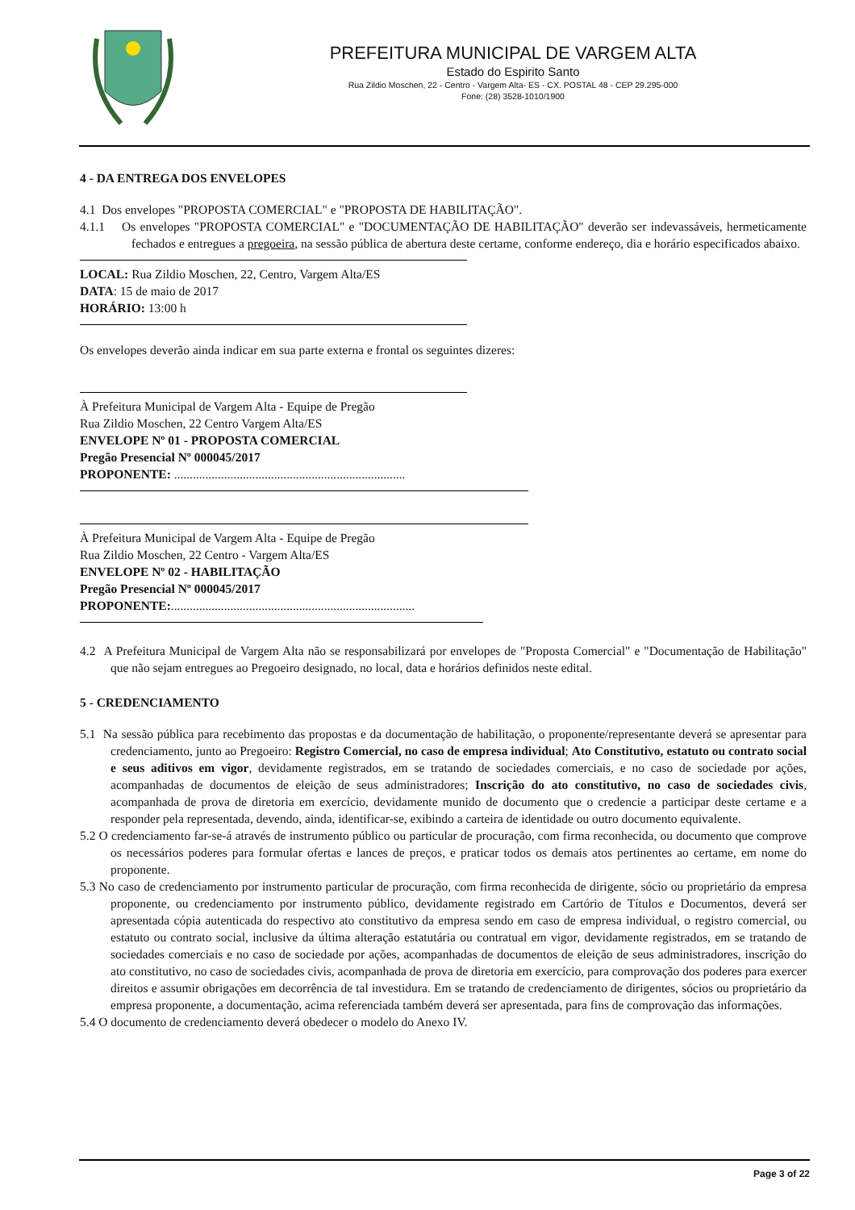PREFEITURA MUNICIPAL DE VARGEM ALTA
Estado do Espirito Santo
Rua Zildio Moschen, 22 - Centro - Vargem Alta- ES - CX. POSTAL 48 - CEP 29.295-000
Fone: (28) 3528-1010/1900
4 - DA ENTREGA DOS ENVELOPES
4.1 Dos envelopes "PROPOSTA COMERCIAL" e "PROPOSTA DE HABILITAÇÃO".
4.1.1 Os envelopes "PROPOSTA COMERCIAL" e "DOCUMENTAÇÃO DE HABILITAÇÃO" deverão ser indevassáveis, hermeticamente fechados e entregues a pregoeira, na sessão pública de abertura deste certame, conforme endereço, dia e horário especificados abaixo.
LOCAL: Rua Zildio Moschen, 22, Centro, Vargem Alta/ES
DATA: 15 de maio de 2017
HORÁRIO: 13:00 h
Os envelopes deverão ainda indicar em sua parte externa e frontal os seguintes dizeres:
À Prefeitura Municipal de Vargem Alta - Equipe de Pregão
Rua Zildio Moschen, 22 Centro Vargem Alta/ES
ENVELOPE Nº 01 - PROPOSTA COMERCIAL
Pregão Presencial Nº 000045/2017
PROPONENTE: ..........................................................................
À Prefeitura Municipal de Vargem Alta - Equipe de Pregão
Rua Zildio Moschen, 22 Centro - Vargem Alta/ES
ENVELOPE Nº 02 - HABILITAÇÃO
Pregão Presencial Nº 000045/2017
PROPONENTE:..............................................................................
4.2 A Prefeitura Municipal de Vargem Alta não se responsabilizará por envelopes de "Proposta Comercial" e "Documentação de Habilitação" que não sejam entregues ao Pregoeiro designado, no local, data e horários definidos neste edital.
5 - CREDENCIAMENTO
5.1 Na sessão pública para recebimento das propostas e da documentação de habilitação, o proponente/representante deverá se apresentar para credenciamento, junto ao Pregoeiro: Registro Comercial, no caso de empresa individual; Ato Constitutivo, estatuto ou contrato social e seus aditivos em vigor, devidamente registrados, em se tratando de sociedades comerciais, e no caso de sociedade por ações, acompanhadas de documentos de eleição de seus administradores; Inscrição do ato constitutivo, no caso de sociedades civis, acompanhada de prova de diretoria em exercício, devidamente munido de documento que o credencie a participar deste certame e a responder pela representada, devendo, ainda, identificar-se, exibindo a carteira de identidade ou outro documento equivalente.
5.2 O credenciamento far-se-á através de instrumento público ou particular de procuração, com firma reconhecida, ou documento que comprove os necessários poderes para formular ofertas e lances de preços, e praticar todos os demais atos pertinentes ao certame, em nome do proponente.
5.3 No caso de credenciamento por instrumento particular de procuração, com firma reconhecida de dirigente, sócio ou proprietário da empresa proponente, ou credenciamento por instrumento público, devidamente registrado em Cartório de Títulos e Documentos, deverá ser apresentada cópia autenticada do respectivo ato constitutivo da empresa sendo em caso de empresa individual, o registro comercial, ou estatuto ou contrato social, inclusive da última alteração estatutária ou contratual em vigor, devidamente registrados, em se tratando de sociedades comerciais e no caso de sociedade por ações, acompanhadas de documentos de eleição de seus administradores, inscrição do ato constitutivo, no caso de sociedades civis, acompanhada de prova de diretoria em exercício, para comprovação dos poderes para exercer direitos e assumir obrigações em decorrência de tal investidura. Em se tratando de credenciamento de dirigentes, sócios ou proprietário da empresa proponente, a documentação, acima referenciada também deverá ser apresentada, para fins de comprovação das informações.
5.4 O documento de credenciamento deverá obedecer o modelo do Anexo IV.
Page 3 of 22